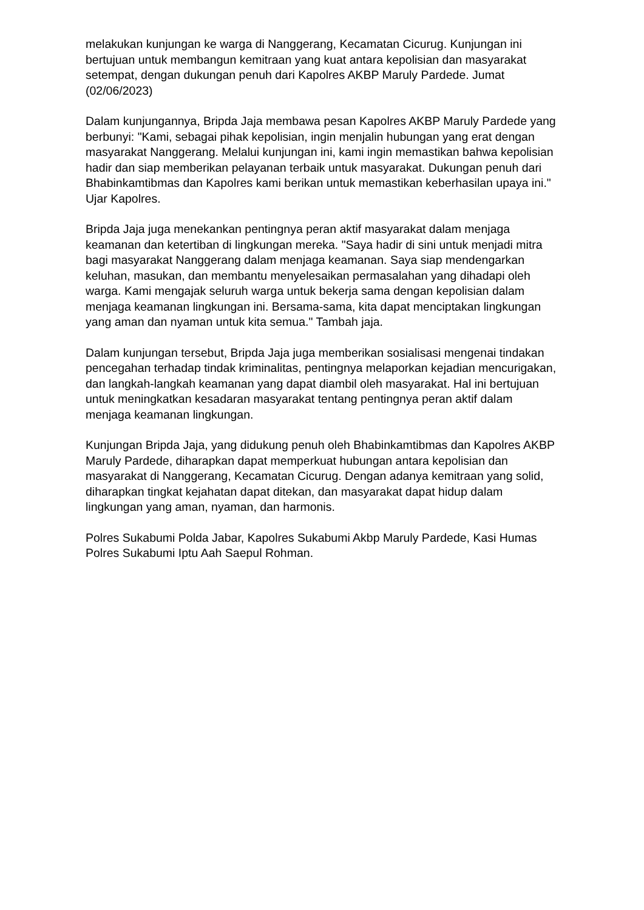melakukan kunjungan ke warga di Nanggerang, Kecamatan Cicurug. Kunjungan ini bertujuan untuk membangun kemitraan yang kuat antara kepolisian dan masyarakat setempat, dengan dukungan penuh dari Kapolres AKBP Maruly Pardede. Jumat (02/06/2023)
Dalam kunjungannya, Bripda Jaja membawa pesan Kapolres AKBP Maruly Pardede yang berbunyi: "Kami, sebagai pihak kepolisian, ingin menjalin hubungan yang erat dengan masyarakat Nanggerang. Melalui kunjungan ini, kami ingin memastikan bahwa kepolisian hadir dan siap memberikan pelayanan terbaik untuk masyarakat. Dukungan penuh dari Bhabinkamtibmas dan Kapolres kami berikan untuk memastikan keberhasilan upaya ini." Ujar Kapolres.
Bripda Jaja juga menekankan pentingnya peran aktif masyarakat dalam menjaga keamanan dan ketertiban di lingkungan mereka. "Saya hadir di sini untuk menjadi mitra bagi masyarakat Nanggerang dalam menjaga keamanan. Saya siap mendengarkan keluhan, masukan, dan membantu menyelesaikan permasalahan yang dihadapi oleh warga. Kami mengajak seluruh warga untuk bekerja sama dengan kepolisian dalam menjaga keamanan lingkungan ini. Bersama-sama, kita dapat menciptakan lingkungan yang aman dan nyaman untuk kita semua." Tambah jaja.
Dalam kunjungan tersebut, Bripda Jaja juga memberikan sosialisasi mengenai tindakan pencegahan terhadap tindak kriminalitas, pentingnya melaporkan kejadian mencurigakan, dan langkah-langkah keamanan yang dapat diambil oleh masyarakat. Hal ini bertujuan untuk meningkatkan kesadaran masyarakat tentang pentingnya peran aktif dalam menjaga keamanan lingkungan.
Kunjungan Bripda Jaja, yang didukung penuh oleh Bhabinkamtibmas dan Kapolres AKBP Maruly Pardede, diharapkan dapat memperkuat hubungan antara kepolisian dan masyarakat di Nanggerang, Kecamatan Cicurug. Dengan adanya kemitraan yang solid, diharapkan tingkat kejahatan dapat ditekan, dan masyarakat dapat hidup dalam lingkungan yang aman, nyaman, dan harmonis.
Polres Sukabumi Polda Jabar, Kapolres Sukabumi Akbp Maruly Pardede, Kasi Humas Polres Sukabumi Iptu Aah Saepul Rohman.